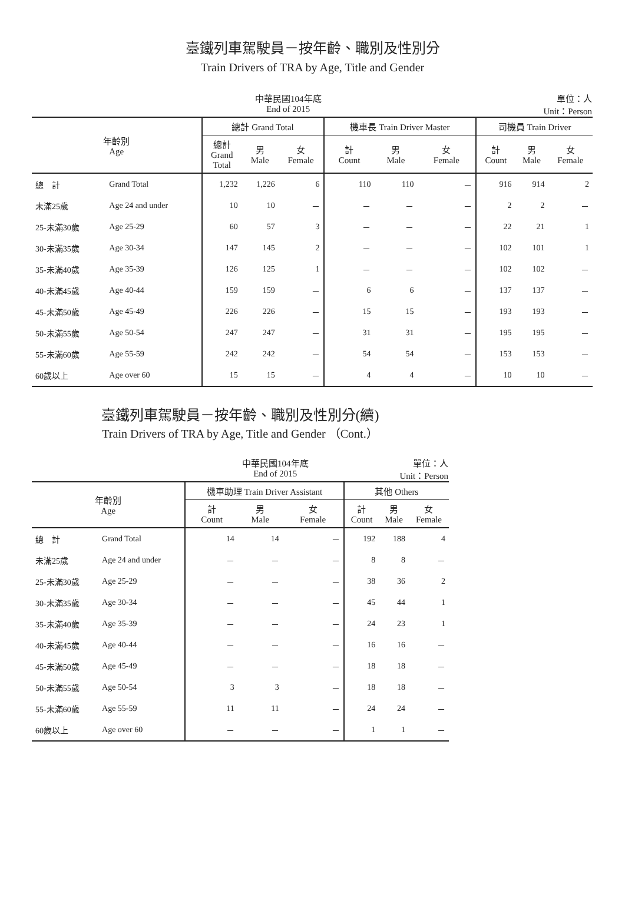臺鐵列車駕駛員－按年齡、職別及性別分
Train Drivers of TRA by Age, Title and Gender
中華民國104年底
End of 2015 單位：人
Unit：Person
| 年齡別 Age | | 總計 Grand Total | | | 機車長 Train Driver Master | | | 司機員 Train Driver | | |
| --- | --- | --- | --- | --- | --- | --- | --- | --- | --- | --- |
| | | 總計 Grand Total | 男 Male | 女 Female | 計 Count | 男 Male | 女 Female | 計 Count | 男 Male | 女 Female |
| 總 計 | Grand Total | 1,232 | 1,226 | 6 | 110 | 110 | － | 916 | 914 | 2 |
| 未滿25歲 | Age 24 and under | 10 | 10 | － | － | － | － | 2 | 2 | － |
| 25-未滿30歲 | Age 25-29 | 60 | 57 | 3 | － | － | － | 22 | 21 | 1 |
| 30-未滿35歲 | Age 30-34 | 147 | 145 | 2 | － | － | － | 102 | 101 | 1 |
| 35-未滿40歲 | Age 35-39 | 126 | 125 | 1 | － | － | － | 102 | 102 | － |
| 40-未滿45歲 | Age 40-44 | 159 | 159 | － | 6 | 6 | － | 137 | 137 | － |
| 45-未滿50歲 | Age 45-49 | 226 | 226 | － | 15 | 15 | － | 193 | 193 | － |
| 50-未滿55歲 | Age 50-54 | 247 | 247 | － | 31 | 31 | － | 195 | 195 | － |
| 55-未滿60歲 | Age 55-59 | 242 | 242 | － | 54 | 54 | － | 153 | 153 | － |
| 60歲以上 | Age over 60 | 15 | 15 | － | 4 | 4 | － | 10 | 10 | － |
臺鐵列車駕駛員－按年齡、職別及性別分(續)
Train Drivers of TRA by Age, Title and Gender （Cont.）
中華民國104年底
End of 2015 單位：人
Unit：Person
| 年齡別 Age | | 機車助理 Train Driver Assistant | | | 其他 Others | | |
| --- | --- | --- | --- | --- | --- | --- | --- |
| | | 計 Count | 男 Male | 女 Female | 計 Count | 男 Male | 女 Female |
| 總 計 | Grand Total | 14 | 14 | － | 192 | 188 | 4 |
| 未滿25歲 | Age 24 and under | － | － | － | 8 | 8 | － |
| 25-未滿30歲 | Age 25-29 | － | － | － | 38 | 36 | 2 |
| 30-未滿35歲 | Age 30-34 | － | － | － | 45 | 44 | 1 |
| 35-未滿40歲 | Age 35-39 | － | － | － | 24 | 23 | 1 |
| 40-未滿45歲 | Age 40-44 | － | － | － | 16 | 16 | － |
| 45-未滿50歲 | Age 45-49 | － | － | － | 18 | 18 | － |
| 50-未滿55歲 | Age 50-54 | 3 | 3 | － | 18 | 18 | － |
| 55-未滿60歲 | Age 55-59 | 11 | 11 | － | 24 | 24 | － |
| 60歲以上 | Age over 60 | － | － | － | 1 | 1 | － |